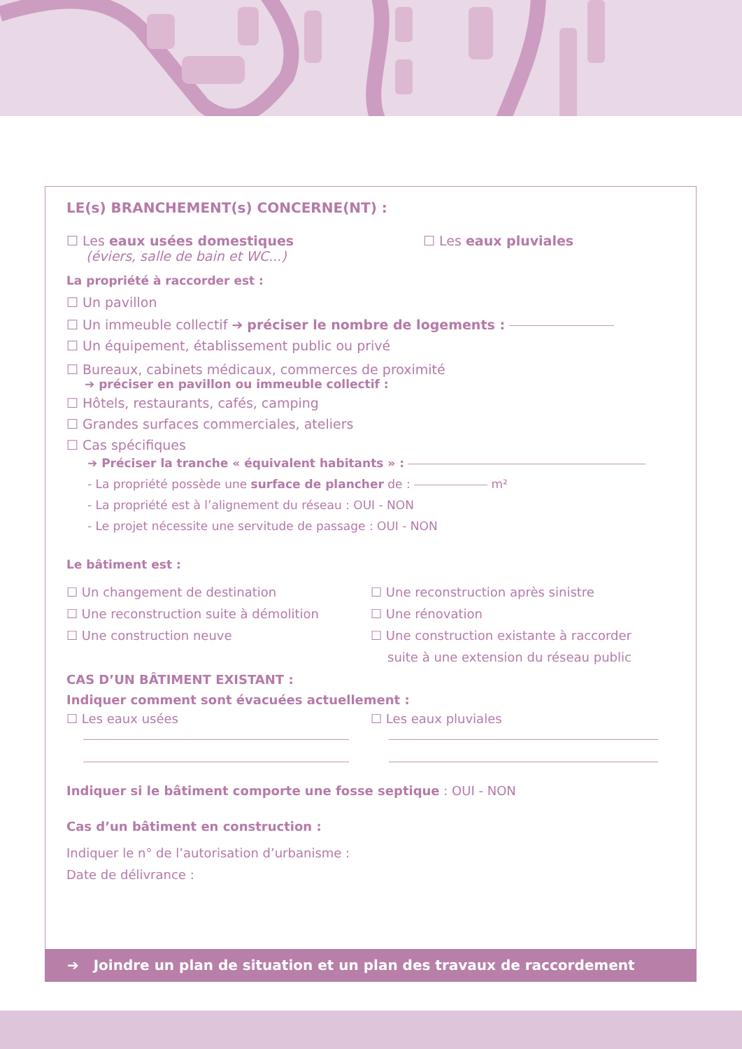LE(s) BRANCHEMENT(s) CONCERNE(NT) :
☐ Les eaux usées domestiques
(éviers, salle de bain et WC...)
☐ Les eaux pluviales
La propriété à raccorder est :
☐ Un pavillon
☐ Un immeuble collectif ➔ préciser le nombre de logements :
☐ Un équipement, établissement public ou privé
☐ Bureaux, cabinets médicaux, commerces de proximité
➔ préciser en pavillon ou immeuble collectif :
☐ Hôtels, restaurants, cafés, camping
☐ Grandes surfaces commerciales, ateliers
☐ Cas spécifiques
➔ Préciser la tranche « équivalent habitants » :
- La propriété possède une surface de plancher de : m²
- La propriété est à l’alignement du réseau : OUI - NON
- Le projet nécessite une servitude de passage : OUI - NON
Le bâtiment est :
☐ Un changement de destination
☐ Une reconstruction suite à démolition
☐ Une construction neuve
☐ Une reconstruction après sinistre
☐ Une rénovation
☐ Une construction existante à raccorder
suite à une extension du réseau public
CAS D’UN BÂTIMENT EXISTANT :
Indiquer comment sont évacuées actuellement :
☐ Les eaux usées
☐ Les eaux pluviales
Indiquer si le bâtiment comporte une fosse septique : OUI - NON
Cas d’un bâtiment en construction :
Indiquer le n° de l’autorisation d’urbanisme :
Date de délivrance :
➔ Joindre un plan de situation et un plan des travaux de raccordement